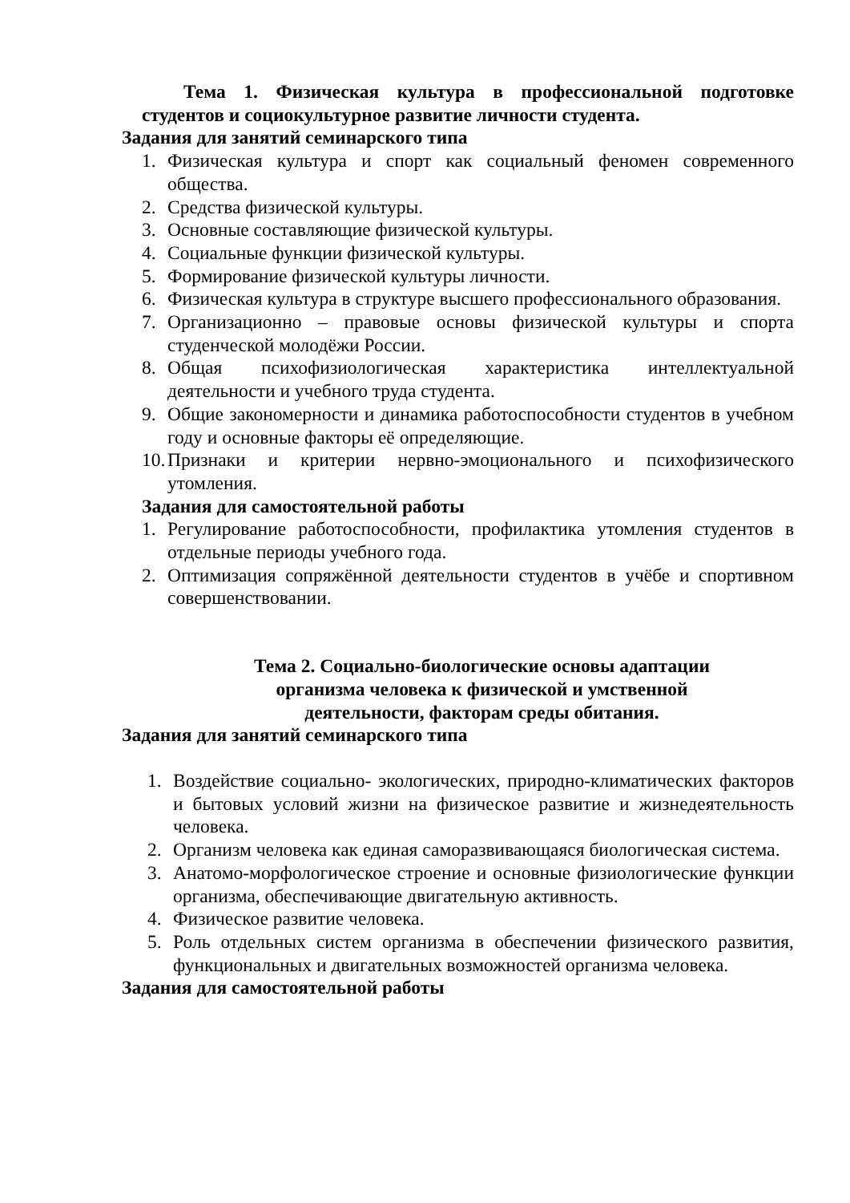Тема 1. Физическая культура в профессиональной подготовке студентов и социокультурное развитие личности студента.
Задания для занятий семинарского типа
1. Физическая культура и спорт как социальный феномен современного общества.
2. Средства физической культуры.
3. Основные составляющие физической культуры.
4. Социальные функции физической культуры.
5. Формирование физической культуры личности.
6. Физическая культура в структуре высшего профессионального образования.
7. Организационно – правовые основы физической культуры и спорта студенческой молодёжи России.
8. Общая психофизиологическая характеристика интеллектуальной деятельности и учебного труда студента.
9. Общие закономерности и динамика работоспособности студентов в учебном году и основные факторы её определяющие.
10. Признаки и критерии нервно-эмоционального и психофизического утомления.
Задания для самостоятельной работы
1. Регулирование работоспособности, профилактика утомления студентов в отдельные периоды учебного года.
2. Оптимизация сопряжённой деятельности студентов в учёбе и спортивном совершенствовании.
Тема 2. Социально-биологические основы адаптации
организма человека к физической и умственной
деятельности, факторам среды обитания.
Задания для занятий семинарского типа
1. Воздействие социально- экологических, природно-климатических факторов и бытовых условий жизни на физическое развитие и жизнедеятельность человека.
2. Организм человека как единая саморазвивающаяся биологическая система.
3. Анатомо-морфологическое строение и основные физиологические функции организма, обеспечивающие двигательную активность.
4. Физическое развитие человека.
5. Роль отдельных систем организма в обеспечении физического развития, функциональных и двигательных возможностей организма человека.
Задания для самостоятельной работы